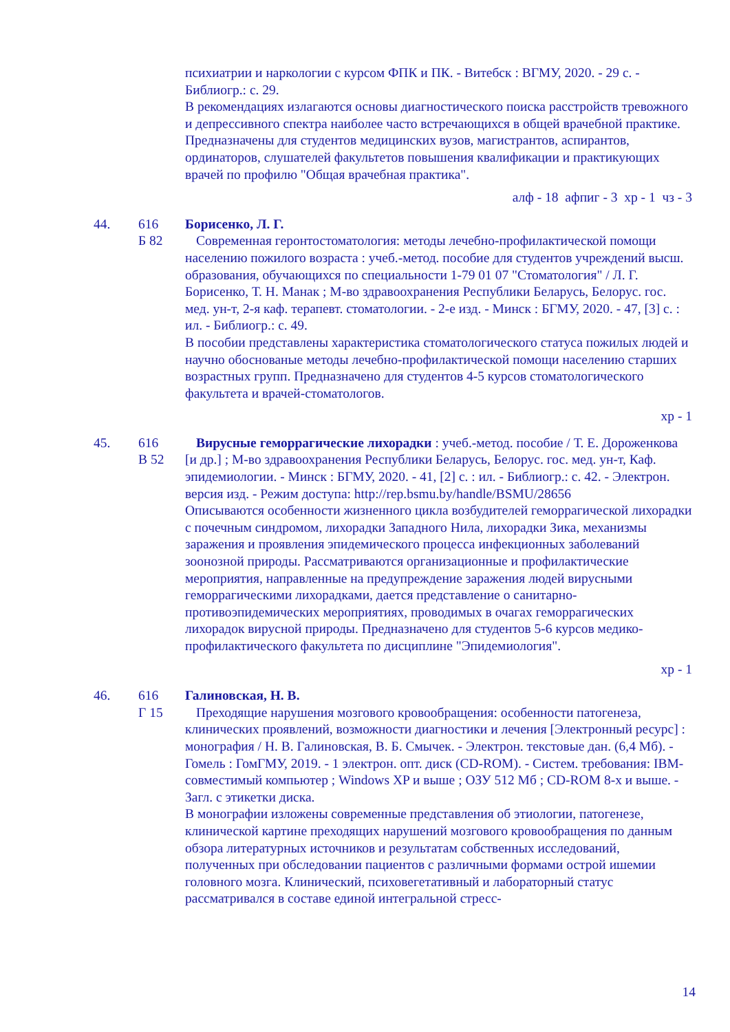психиатрии и наркологии с курсом ФПК и ПК. - Витебск : ВГМУ, 2020. - 29 с. - Библиогр.: с. 29.
В рекомендациях излагаются основы диагностического поиска расстройств тревожного и депрессивного спектра наиболее часто встречающихся в общей врачебной практике. Предназначены для студентов медицинских вузов, магистрантов, аспирантов, ординаторов, слушателей факультетов повышения квалификации и практикующих врачей по профилю "Общая врачебная практика".
алф - 18 афпиг - 3 хр - 1 чз - 3
44. 616
Б 82
Борисенко, Л. Г.
Современная геронтостоматология: методы лечебно-профилактической помощи населению пожилого возраста : учеб.-метод. пособие для студентов учреждений высш. образования, обучающихся по специальности 1-79 01 07 "Стоматология" / Л. Г. Борисенко, Т. Н. Манак ; М-во здравоохранения Республики Беларусь, Белорус. гос. мед. ун-т, 2-я каф. терапевт. стоматологии. - 2-е изд. - Минск : БГМУ, 2020. - 47, [3] с. : ил. - Библиогр.: с. 49.
В пособии представлены характеристика стоматологического статуса пожилых людей и научно обоснованые методы лечебно-профилактической помощи населению старших возрастных групп. Предназначено для студентов 4-5 курсов стоматологического факультета и врачей-стоматологов.
хр - 1
45. 616
В 52
Вирусные геморрагические лихорадки : учеб.-метод. пособие / Т. Е. Дороженкова [и др.] ; М-во здравоохранения Республики Беларусь, Белорус. гос. мед. ун-т, Каф. эпидемиологии. - Минск : БГМУ, 2020. - 41, [2] с. : ил. - Библиогр.: с. 42. - Электрон. версия изд. - Режим доступа: http://rep.bsmu.by/handle/BSMU/28656
Описываются особенности жизненного цикла возбудителей геморрагической лихорадки с почечным синдромом, лихорадки Западного Нила, лихорадки Зика, механизмы заражения и проявления эпидемического процесса инфекционных заболеваний зоонозной природы. Рассматриваются организационные и профилактические мероприятия, направленные на предупреждение заражения людей вирусными геморрагическими лихорадками, дается представление о санитарно-противоэпидемических мероприятиях, проводимых в очагах геморрагических лихорадок вирусной природы. Предназначено для студентов 5-6 курсов медико-профилактического факультета по дисциплине "Эпидемиология".
хр - 1
46. 616
Г 15
Галиновская, Н. В.
Преходящие нарушения мозгового кровообращения: особенности патогенеза, клинических проявлений, возможности диагностики и лечения [Электронный ресурс] : монография / Н. В. Галиновская, В. Б. Смычек. - Электрон. текстовые дан. (6,4 Мб). - Гомель : ГомГМУ, 2019. - 1 электрон. опт. диск (CD-ROM). - Систем. требования: IBM-совместимый компьютер ; Windows XP и выше ; ОЗУ 512 Мб ; CD-ROM 8-х и выше. - Загл. с этикетки диска.
В монографии изложены современные представления об этиологии, патогенезе, клинической картине преходящих нарушений мозгового кровообращения по данным обзора литературных источников и результатам собственных исследований, полученных при обследовании пациентов с различными формами острой ишемии головного мозга. Клинический, психовегетативный и лабораторный статус рассматривался в составе единой интегральной стресс-
14